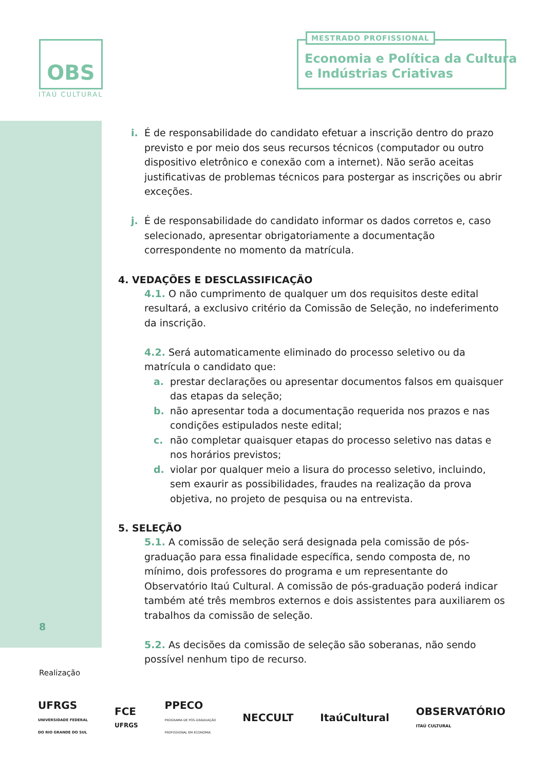OBS
ITAÚ CULTURAL
MESTRADO PROFISSIONAL
Economia e Política da Cultura
e Indústrias Criativas
i. É de responsabilidade do candidato efetuar a inscrição dentro do prazo previsto e por meio dos seus recursos técnicos (computador ou outro dispositivo eletrônico e conexão com a internet). Não serão aceitas justificativas de problemas técnicos para postergar as inscrições ou abrir exceções.
j. É de responsabilidade do candidato informar os dados corretos e, caso selecionado, apresentar obrigatoriamente a documentação correspondente no momento da matrícula.
4. VEDAÇÕES E DESCLASSIFICAÇÃO
4.1. O não cumprimento de qualquer um dos requisitos deste edital resultará, a exclusivo critério da Comissão de Seleção, no indeferimento da inscrição.
4.2. Será automaticamente eliminado do processo seletivo ou da matrícula o candidato que:
a. prestar declarações ou apresentar documentos falsos em quaisquer das etapas da seleção;
b. não apresentar toda a documentação requerida nos prazos e nas condições estipulados neste edital;
c. não completar quaisquer etapas do processo seletivo nas datas e nos horários previstos;
d. violar por qualquer meio a lisura do processo seletivo, incluindo, sem exaurir as possibilidades, fraudes na realização da prova objetiva, no projeto de pesquisa ou na entrevista.
5. SELEÇÃO
5.1. A comissão de seleção será designada pela comissão de pós-graduação para essa finalidade específica, sendo composta de, no mínimo, dois professores do programa e um representante do Observatório Itaú Cultural. A comissão de pós-graduação poderá indicar também até três membros externos e dois assistentes para auxiliarem os trabalhos da comissão de seleção.
5.2. As decisões da comissão de seleção são soberanas, não sendo possível nenhum tipo de recurso.
8
Realização
UFRGS
UNIVERSIDADE FEDERAL
DO RIO GRANDE DO SUL FCE
UFRGS PPECO
PROGRAMA DE PÓS-GRADUAÇÃO
PROFISSIONAL EM ECONOMIA NECCULT ItaúCultural OBSERVATÓRIO
ITAÚ CULTURAL